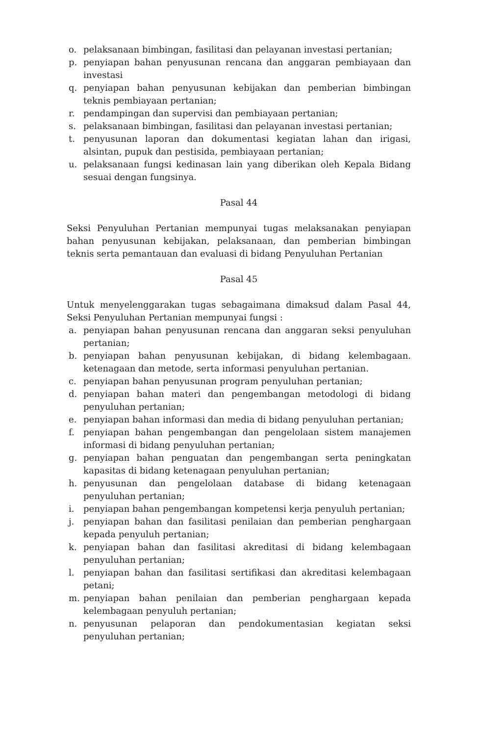o. pelaksanaan bimbingan, fasilitasi dan pelayanan investasi pertanian;
p. penyiapan bahan penyusunan rencana dan anggaran pembiayaan dan investasi
q. penyiapan bahan penyusunan kebijakan dan pemberian bimbingan teknis pembiayaan pertanian;
r. pendampingan dan supervisi dan pembiayaan pertanian;
s. pelaksanaan bimbingan, fasilitasi dan pelayanan investasi pertanian;
t. penyusunan laporan dan dokumentasi kegiatan lahan dan irigasi, alsintan, pupuk dan pestisida, pembiayaan pertanian;
u. pelaksanaan fungsi kedinasan lain yang diberikan oleh Kepala Bidang sesuai dengan fungsinya.
Pasal 44
Seksi Penyuluhan Pertanian mempunyai tugas melaksanakan penyiapan bahan penyusunan kebijakan, pelaksanaan, dan pemberian bimbingan teknis serta pemantauan dan evaluasi di bidang Penyuluhan Pertanian
Pasal 45
Untuk menyelenggarakan tugas sebagaimana dimaksud dalam Pasal 44, Seksi Penyuluhan Pertanian mempunyai fungsi :
a. penyiapan bahan penyusunan rencana dan anggaran seksi penyuluhan pertanian;
b. penyiapan bahan penyusunan kebijakan, di bidang kelembagaan. ketenagaan dan metode, serta informasi penyuluhan pertanian.
c. penyiapan bahan penyusunan program penyuluhan pertanian;
d. penyiapan bahan materi dan pengembangan metodologi di bidang penyuluhan pertanian;
e. penyiapan bahan informasi dan media di bidang penyuluhan pertanian;
f. penyiapan bahan pengembangan dan pengelolaan sistem manajemen informasi di bidang penyuluhan pertanian;
g. penyiapan bahan penguatan dan pengembangan serta peningkatan kapasitas di bidang ketenagaan penyuluhan pertanian;
h. penyusunan dan pengelolaan database di bidang ketenagaan penyuluhan pertanian;
i. penyiapan bahan pengembangan kompetensi kerja penyuluh pertanian;
j. penyiapan bahan dan fasilitasi penilaian dan pemberian penghargaan kepada penyuluh pertanian;
k. penyiapan bahan dan fasilitasi akreditasi di bidang kelembagaan penyuluhan pertanian;
l. penyiapan bahan dan fasilitasi sertifikasi dan akreditasi kelembagaan petani;
m. penyiapan bahan penilaian dan pemberian penghargaan kepada kelembagaan penyuluh pertanian;
n. penyusunan pelaporan dan pendokumentasian kegiatan seksi penyuluhan pertanian;